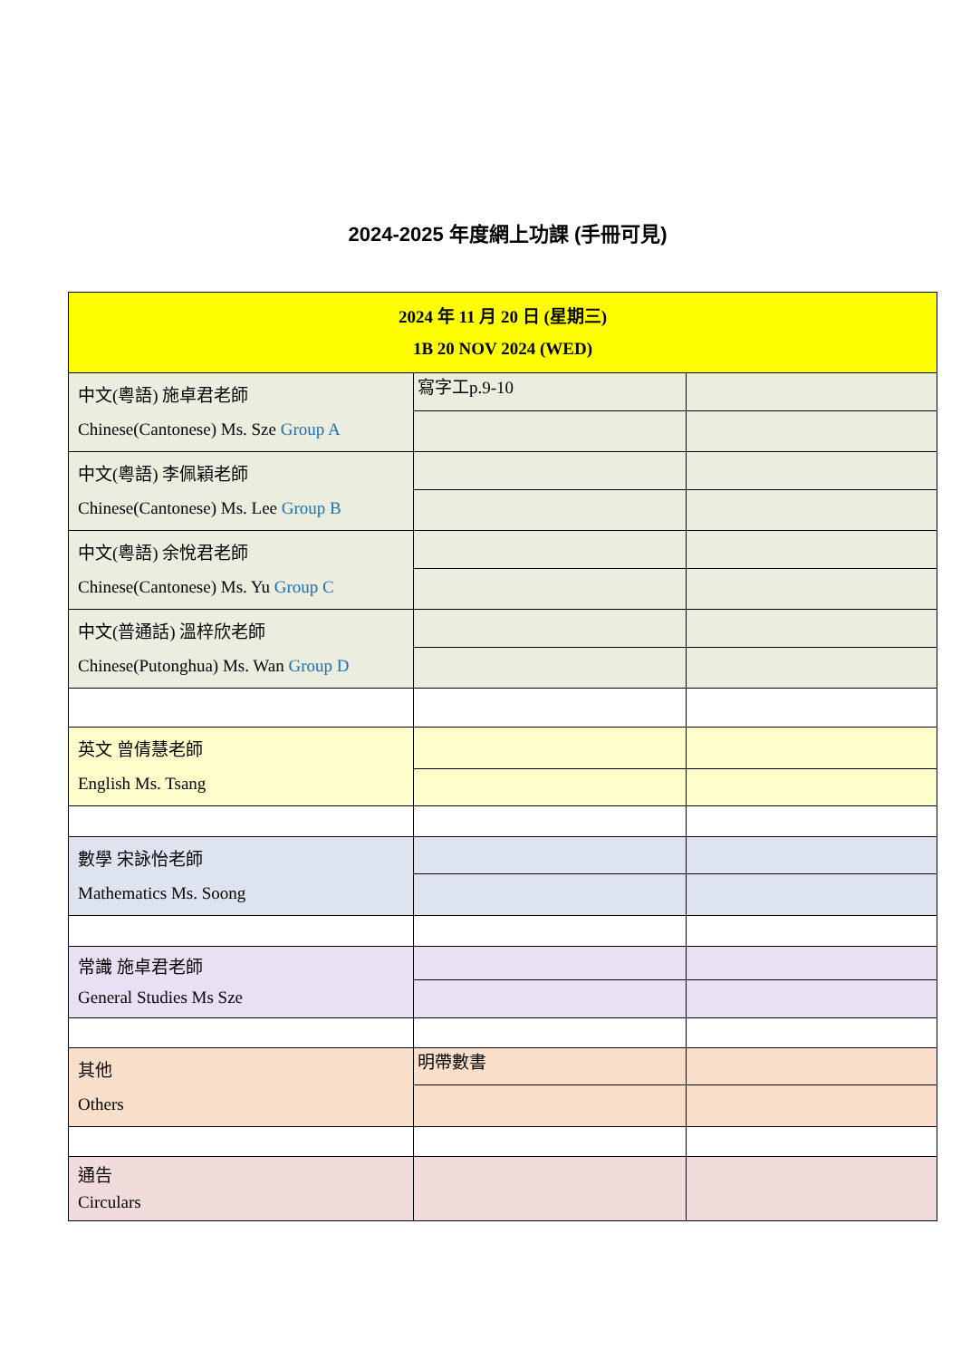2024-2025 年度網上功課 (手冊可見)
| 2024 年 11 月 20 日 (星期三) 1B 20 NOV 2024 (WED) | | |
| 中文(粵語) 施卓君老師 Chinese(Cantonese) Ms. Sze Group A | 寫字工p.9-10 | |
| 中文(粵語) 李佩穎老師 Chinese(Cantonese) Ms. Lee Group B | | |
| 中文(粵語) 余悅君老師 Chinese(Cantonese) Ms. Yu Group C | | |
| 中文(普通話) 溫梓欣老師 Chinese(Putonghua) Ms. Wan Group D | | |
| 英文 曾倩慧老師 English Ms. Tsang | | |
| 數學 宋詠怡老師 Mathematics Ms. Soong | | |
| 常識 施卓君老師 General Studies Ms Sze | | |
| 其他 Others | 明帶數書 | |
| 通告 Circulars | | |